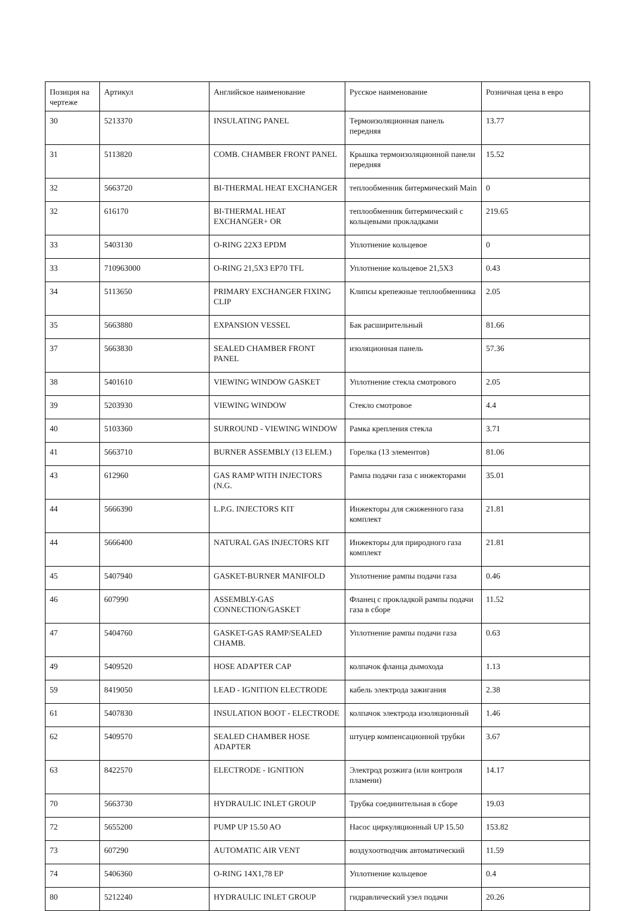| Позиция на чертеже | Артикул | Английское наименование | Русское наименование | Розничная цена в евро |
| --- | --- | --- | --- | --- |
| 30 | 5213370 | INSULATING PANEL | Термоизоляционная панель передняя | 13.77 |
| 31 | 5113820 | COMB. CHAMBER FRONT PANEL | Крышка термоизоляционной панели передняя | 15.52 |
| 32 | 5663720 | BI-THERMAL HEAT EXCHANGER | теплообменник битермический Main | 0 |
| 32 | 616170 | BI-THERMAL HEAT EXCHANGER+ OR | теплообменник битермический с кольцевыми прокладками | 219.65 |
| 33 | 5403130 | O-RING 22X3 EPDM | Уплотнение кольцевое | 0 |
| 33 | 710963000 | O-RING 21,5X3 EP70 TFL | Уплотнение кольцевое 21,5X3 | 0.43 |
| 34 | 5113650 | PRIMARY EXCHANGER FIXING CLIP | Клипсы крепежные теплообменника | 2.05 |
| 35 | 5663880 | EXPANSION VESSEL | Бак расширительный | 81.66 |
| 37 | 5663830 | SEALED CHAMBER FRONT PANEL | изоляционная панель | 57.36 |
| 38 | 5401610 | VIEWING WINDOW GASKET | Уплотнение стекла смотрового | 2.05 |
| 39 | 5203930 | VIEWING WINDOW | Стекло смотровое | 4.4 |
| 40 | 5103360 | SURROUND - VIEWING WINDOW | Рамка крепления стекла | 3.71 |
| 41 | 5663710 | BURNER ASSEMBLY (13 ELEM.) | Горелка (13 элементов) | 81.06 |
| 43 | 612960 | GAS RAMP WITH INJECTORS (N.G. | Рампа подачи газа с инжекторами | 35.01 |
| 44 | 5666390 | L.P.G. INJECTORS KIT | Инжекторы для сжиженного газа комплект | 21.81 |
| 44 | 5666400 | NATURAL GAS INJECTORS KIT | Инжекторы для природного газа комплект | 21.81 |
| 45 | 5407940 | GASKET-BURNER MANIFOLD | Уплотнение рампы подачи газа | 0.46 |
| 46 | 607990 | ASSEMBLY-GAS CONNECTION/GASKET | Фланец с прокладкой рампы подачи газа в сборе | 11.52 |
| 47 | 5404760 | GASKET-GAS RAMP/SEALED CHAMB. | Уплотнение рампы подачи газа | 0.63 |
| 49 | 5409520 | HOSE ADAPTER CAP | колпачок фланца дымохода | 1.13 |
| 59 | 8419050 | LEAD - IGNITION ELECTRODE | кабель электрода зажигания | 2.38 |
| 61 | 5407830 | INSULATION BOOT - ELECTRODE | колпачок электрода изоляционный | 1.46 |
| 62 | 5409570 | SEALED CHAMBER HOSE ADAPTER | штуцер компенсационной трубки | 3.67 |
| 63 | 8422570 | ELECTRODE - IGNITION | Электрод розжига (или контроля пламени) | 14.17 |
| 70 | 5663730 | HYDRAULIC INLET GROUP | Трубка соединительная в сборе | 19.03 |
| 72 | 5655200 | PUMP UP 15.50 AO | Насос циркуляционный UP 15.50 | 153.82 |
| 73 | 607290 | AUTOMATIC AIR VENT | воздухоотводчик автоматический | 11.59 |
| 74 | 5406360 | O-RING 14X1,78 EP | Уплотнение кольцевое | 0.4 |
| 80 | 5212240 | HYDRAULIC INLET GROUP | гидравлический узел подачи | 20.26 |